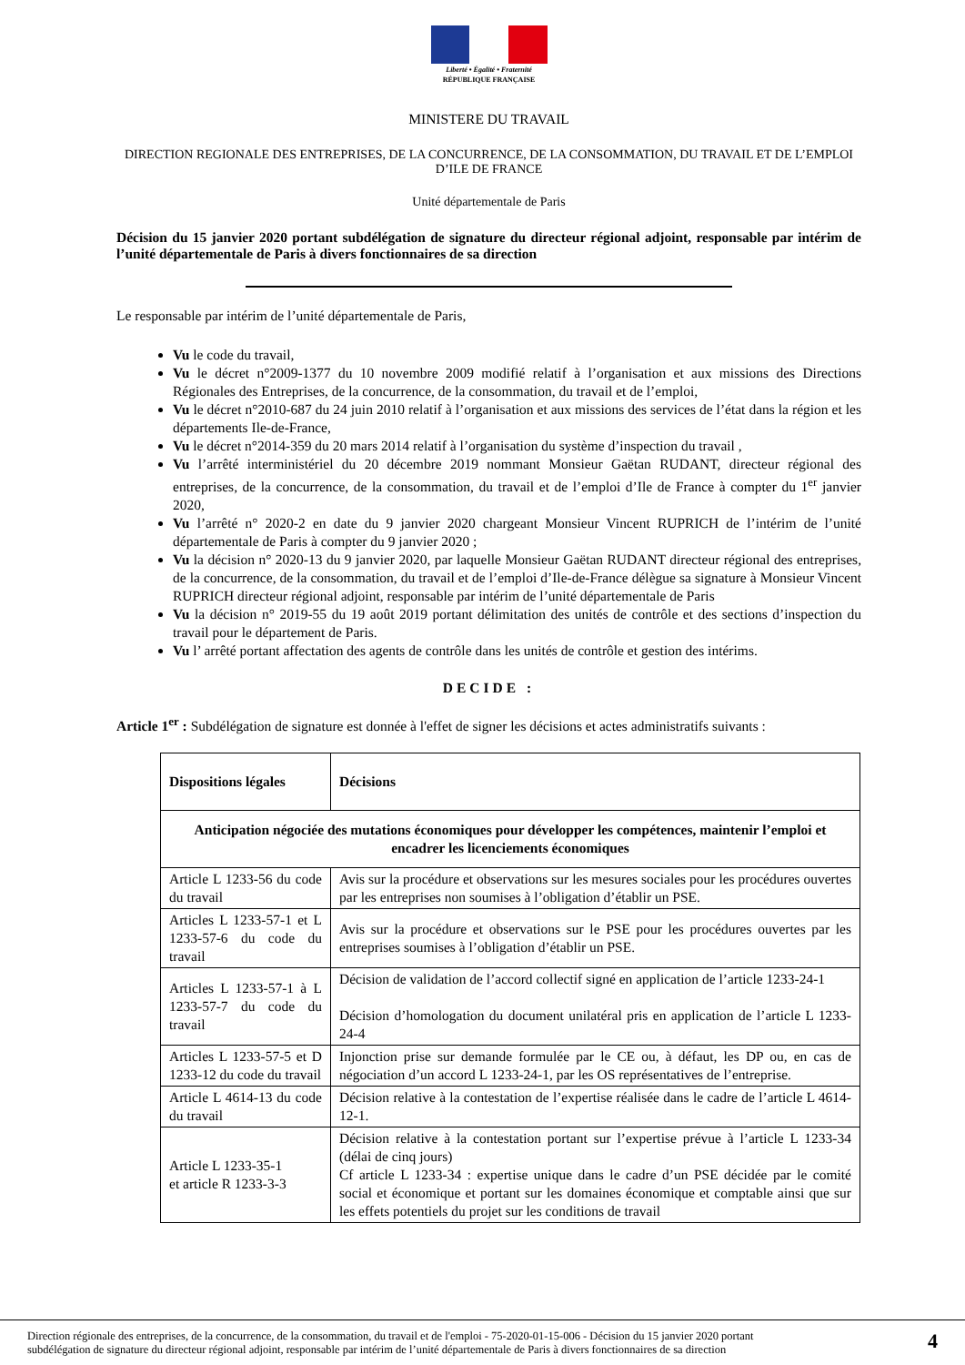Liberté • Égalité • Fraternité
RÉPUBLIQUE FRANÇAISE
MINISTERE DU TRAVAIL
DIRECTION REGIONALE DES ENTREPRISES, DE LA CONCURRENCE, DE LA CONSOMMATION, DU TRAVAIL ET DE L’EMPLOI D’ILE DE FRANCE
Unité départementale de Paris
Décision du 15 janvier 2020 portant subdélégation de signature du directeur régional adjoint, responsable par intérim de l’unité départementale de Paris à divers fonctionnaires de sa direction
Le responsable par intérim de l’unité départementale de Paris,
Vu le code du travail,
Vu le décret n°2009-1377 du 10 novembre 2009 modifié relatif à l’organisation et aux missions des Directions Régionales des Entreprises, de la concurrence, de la consommation, du travail et de l’emploi,
Vu le décret n°2010-687 du 24 juin 2010 relatif à l’organisation et aux missions des services de l’état dans la région et les départements Ile-de-France,
Vu le décret n°2014-359 du 20 mars 2014 relatif à l’organisation du système d’inspection du travail ,
Vu l’arrêté interministériel du 20 décembre 2019 nommant Monsieur Gaëtan RUDANT, directeur régional des entreprises, de la concurrence, de la consommation, du travail et de l’emploi d’Ile de France à compter du 1<sup>er</sup> janvier 2020,
Vu l’arrêté n° 2020-2 en date du 9 janvier 2020 chargeant Monsieur Vincent RUPRICH de l’intérim de l’unité départementale de Paris à compter du 9 janvier 2020 ;
Vu la décision n° 2020-13 du 9 janvier 2020, par laquelle Monsieur Gaëtan RUDANT directeur régional des entreprises, de la concurrence, de la consommation, du travail et de l’emploi d’Ile-de-France délègue sa signature à Monsieur Vincent RUPRICH directeur régional adjoint, responsable par intérim de l’unité départementale de Paris
Vu la décision n° 2019-55 du 19 août 2019 portant délimitation des unités de contrôle et des sections d’inspection du travail pour le département de Paris.
Vu l’ arrêté portant affectation des agents de contrôle dans les unités de contrôle et gestion des intérims.
DECIDE :
Article 1<sup>er</sup> : Subdélégation de signature est donnée à l'effet de signer les décisions et actes administratifs suivants :
| Dispositions légales | Décisions |
| --- | --- |
| Anticipation négociée des mutations économiques pour développer les compétences, maintenir l’emploi et encadrer les licenciements économiques | |
| Article L 1233-56 du code du travail | Avis sur la procédure et observations sur les mesures sociales pour les procédures ouvertes par les entreprises non soumises à l’obligation d’établir un PSE. |
| Articles L 1233-57-1 et L 1233-57-6 du code du travail | Avis sur la procédure et observations sur le PSE pour les procédures ouvertes par les entreprises soumises à l’obligation d’établir un PSE. |
| Articles L 1233-57-1 à L 1233-57-7 du code du travail | Décision de validation de l’accord collectif signé en application de l’article 1233-24-1 Décision d’homologation du document unilatéral pris en application de l’article L 1233-24-4 |
| Articles L 1233-57-5 et D 1233-12 du code du travail | Injonction prise sur demande formulée par le CE ou, à défaut, les DP ou, en cas de négociation d’un accord L 1233-24-1, par les OS représentatives de l’entreprise. |
| Article L 4614-13 du code du travail | Décision relative à la contestation de l’expertise réalisée dans le cadre de l’article L 4614-12-1. |
| Article L 1233-35-1 et article R 1233-3-3 | Décision relative à la contestation portant sur l’expertise prévue à l’article L 1233-34 (délai de cinq jours) Cf article L 1233-34 : expertise unique dans le cadre d’un PSE décidée par le comité social et économique et portant sur les domaines économique et comptable ainsi que sur les effets potentiels du projet sur les conditions de travail |
Direction régionale des entreprises, de la concurrence, de la consommation, du travail et de l'emploi - 75-2020-01-15-006 - Décision du 15 janvier 2020 portant
subdélégation de signature du directeur régional adjoint, responsable par intérim de l’unité départementale de Paris à divers fonctionnaires de sa direction
4